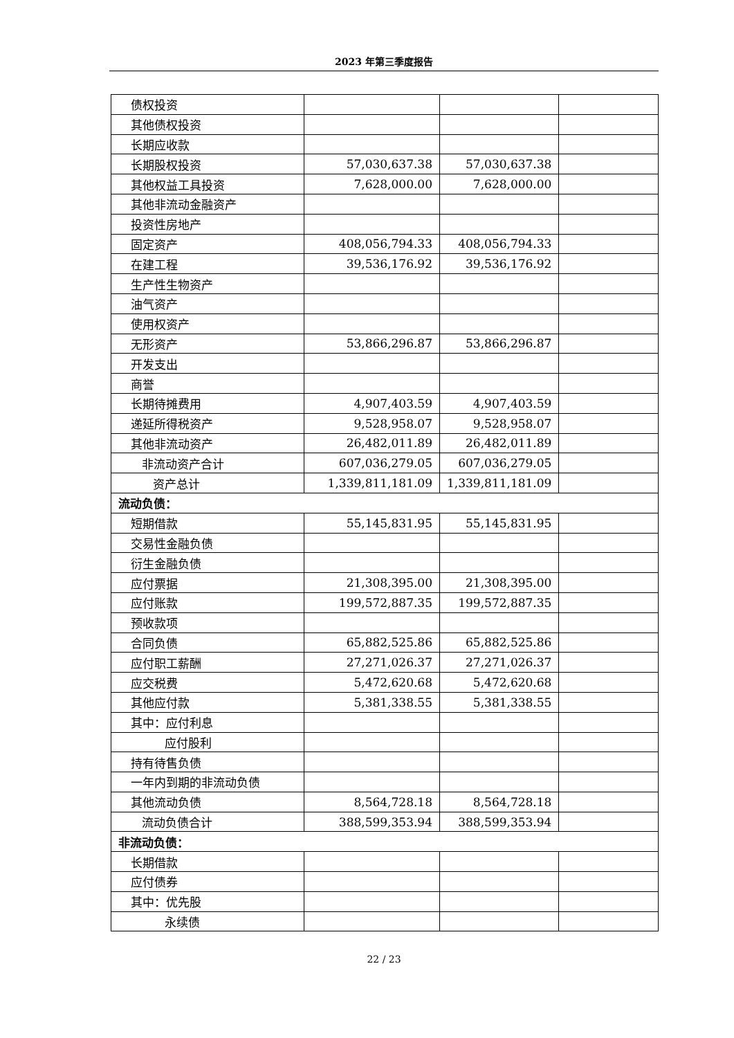2023 年第三季度报告
| 债权投资 | | | |
| 其他债权投资 | | | |
| 长期应收款 | | | |
| 长期股权投资 | 57,030,637.38 | 57,030,637.38 | |
| 其他权益工具投资 | 7,628,000.00 | 7,628,000.00 | |
| 其他非流动金融资产 | | | |
| 投资性房地产 | | | |
| 固定资产 | 408,056,794.33 | 408,056,794.33 | |
| 在建工程 | 39,536,176.92 | 39,536,176.92 | |
| 生产性生物资产 | | | |
| 油气资产 | | | |
| 使用权资产 | | | |
| 无形资产 | 53,866,296.87 | 53,866,296.87 | |
| 开发支出 | | | |
| 商誉 | | | |
| 长期待摊费用 | 4,907,403.59 | 4,907,403.59 | |
| 递延所得税资产 | 9,528,958.07 | 9,528,958.07 | |
| 其他非流动资产 | 26,482,011.89 | 26,482,011.89 | |
| 非流动资产合计 | 607,036,279.05 | 607,036,279.05 | |
| 资产总计 | 1,339,811,181.09 | 1,339,811,181.09 | |
| 流动负债： | | | |
| 短期借款 | 55,145,831.95 | 55,145,831.95 | |
| 交易性金融负债 | | | |
| 衍生金融负债 | | | |
| 应付票据 | 21,308,395.00 | 21,308,395.00 | |
| 应付账款 | 199,572,887.35 | 199,572,887.35 | |
| 预收款项 | | | |
| 合同负债 | 65,882,525.86 | 65,882,525.86 | |
| 应付职工薪酬 | 27,271,026.37 | 27,271,026.37 | |
| 应交税费 | 5,472,620.68 | 5,472,620.68 | |
| 其他应付款 | 5,381,338.55 | 5,381,338.55 | |
| 其中：应付利息 | | | |
| 应付股利 | | | |
| 持有待售负债 | | | |
| 一年内到期的非流动负债 | | | |
| 其他流动负债 | 8,564,728.18 | 8,564,728.18 | |
| 流动负债合计 | 388,599,353.94 | 388,599,353.94 | |
| 非流动负债： | | | |
| 长期借款 | | | |
| 应付债券 | | | |
| 其中：优先股 | | | |
| 永续债 | | | |
22 / 23